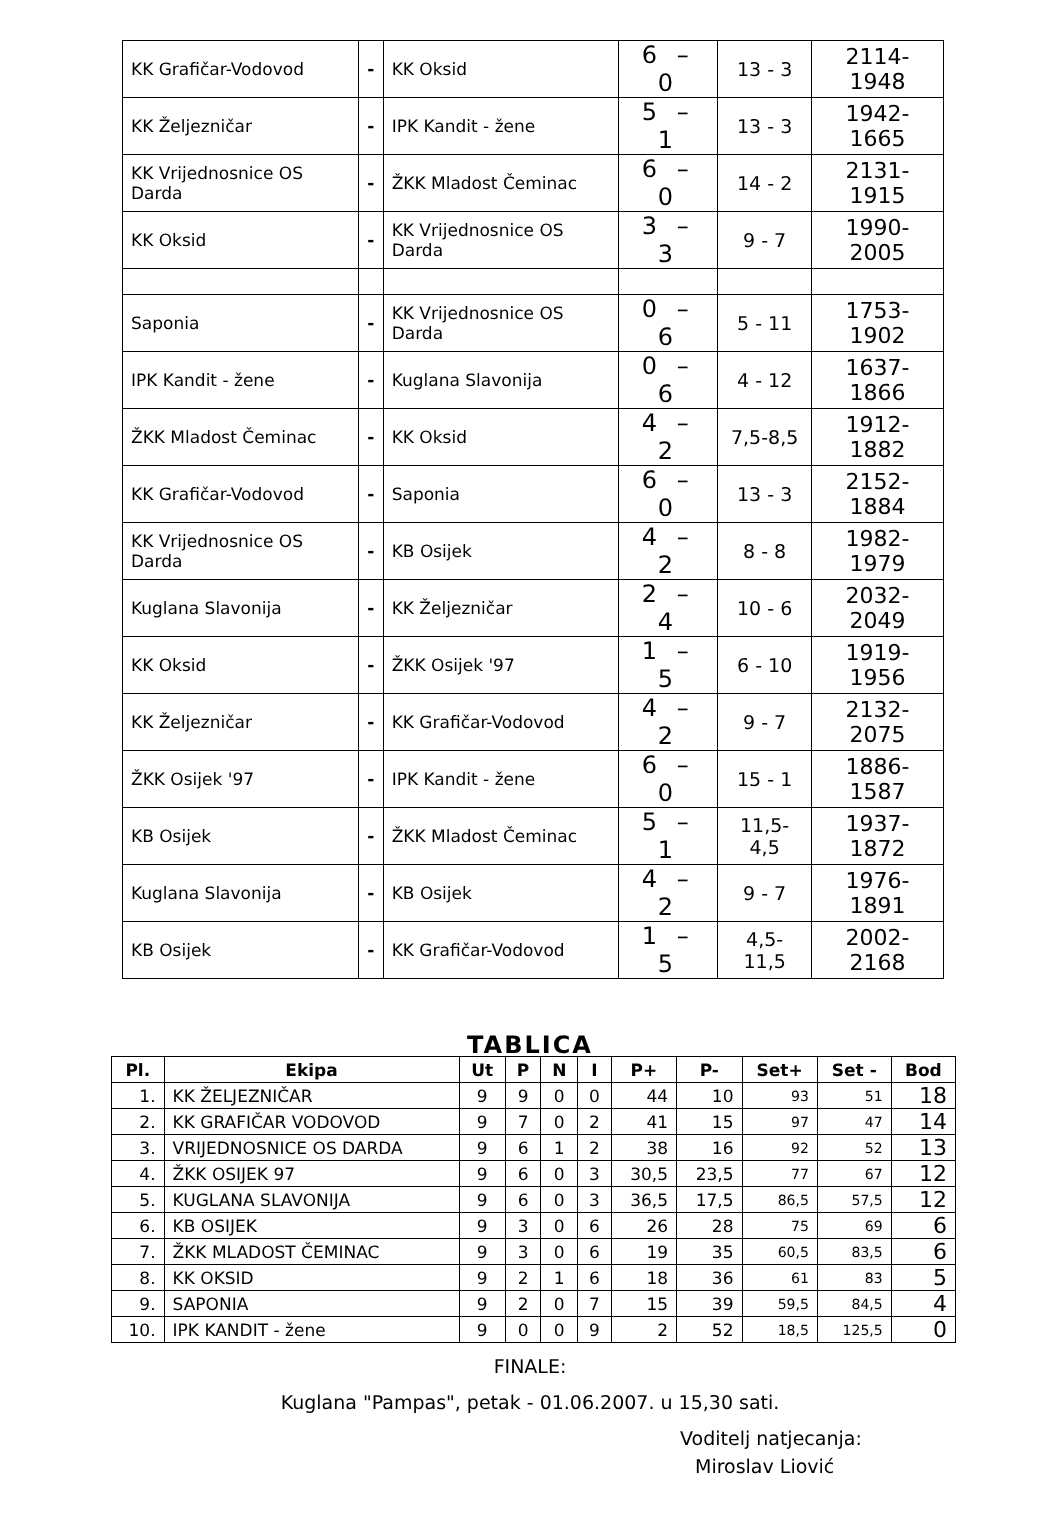| KK Grafičar-Vodovod | - | KK Oksid | 6 – 0 | 13 - 3 | 2114-1948 |
| KK Željezničar | - | IPK Kandit - žene | 5 – 1 | 13 - 3 | 1942-1665 |
| KK Vrijednosnice OS Darda | - | ŽKK Mladost Čeminac | 6 – 0 | 14 - 2 | 2131-1915 |
| KK Oksid | - | KK Vrijednosnice OS Darda | 3 – 3 | 9 - 7 | 1990-2005 |
| Saponia | - | KK Vrijednosnice OS Darda | 0 – 6 | 5 - 11 | 1753-1902 |
| IPK Kandit - žene | - | Kuglana Slavonija | 0 – 6 | 4 - 12 | 1637-1866 |
| ŽKK Mladost Čeminac | - | KK Oksid | 4 – 2 | 7,5-8,5 | 1912-1882 |
| KK Grafičar-Vodovod | - | Saponia | 6 – 0 | 13 - 3 | 2152-1884 |
| KK Vrijednosnice OS Darda | - | KB Osijek | 4 – 2 | 8 - 8 | 1982-1979 |
| Kuglana Slavonija | - | KK Željezničar | 2 – 4 | 10 - 6 | 2032-2049 |
| KK Oksid | - | ŽKK Osijek '97 | 1 – 5 | 6 - 10 | 1919-1956 |
| KK Željezničar | - | KK Grafičar-Vodovod | 4 – 2 | 9 - 7 | 2132-2075 |
| ŽKK Osijek '97 | - | IPK Kandit - žene | 6 – 0 | 15 - 1 | 1886-1587 |
| KB Osijek | - | ŽKK Mladost Čeminac | 5 – 1 | 11,5-4,5 | 1937-1872 |
| Kuglana Slavonija | - | KB Osijek | 4 – 2 | 9 - 7 | 1976-1891 |
| KB Osijek | - | KK Grafičar-Vodovod | 1 – 5 | 4,5-11,5 | 2002-2168 |
TABLICA
| Pl. | Ekipa | Ut | P | N | I | P+ | P- | Set+ | Set - | Bod |
| --- | --- | --- | --- | --- | --- | --- | --- | --- | --- | --- |
| 1. | KK ŽELJEZNIČAR | 9 | 9 | 0 | 0 | 44 | 10 | 93 | 51 | 18 |
| 2. | KK GRAFIČAR VODOVOD | 9 | 7 | 0 | 2 | 41 | 15 | 97 | 47 | 14 |
| 3. | VRIJEDNOSNICE OS DARDA | 9 | 6 | 1 | 2 | 38 | 16 | 92 | 52 | 13 |
| 4. | ŽKK OSIJEK 97 | 9 | 6 | 0 | 3 | 30,5 | 23,5 | 77 | 67 | 12 |
| 5. | KUGLANA SLAVONIJA | 9 | 6 | 0 | 3 | 36,5 | 17,5 | 86,5 | 57,5 | 12 |
| 6. | KB OSIJEK | 9 | 3 | 0 | 6 | 26 | 28 | 75 | 69 | 6 |
| 7. | ŽKK MLADOST ČEMINAC | 9 | 3 | 0 | 6 | 19 | 35 | 60,5 | 83,5 | 6 |
| 8. | KK OKSID | 9 | 2 | 1 | 6 | 18 | 36 | 61 | 83 | 5 |
| 9. | SAPONIA | 9 | 2 | 0 | 7 | 15 | 39 | 59,5 | 84,5 | 4 |
| 10. | IPK KANDIT - žene | 9 | 0 | 0 | 9 | 2 | 52 | 18,5 | 125,5 | 0 |
FINALE:
Kuglana "Pampas", petak - 01.06.2007. u 15,30 sati.
Voditelj natjecanja:
Miroslav Liović